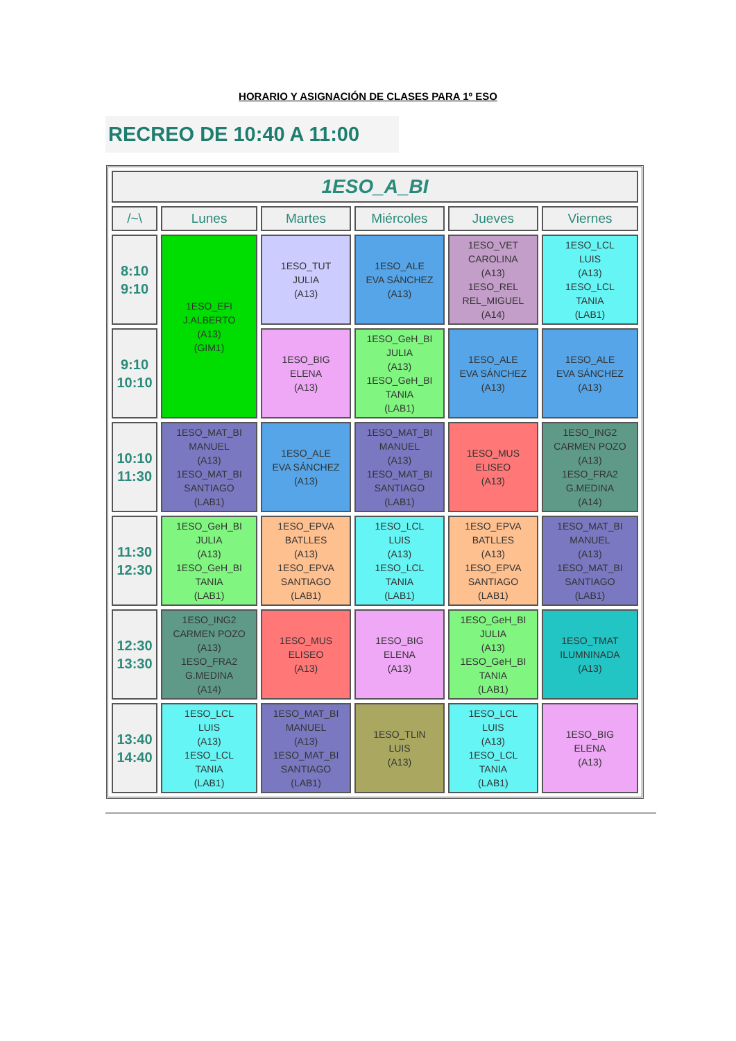HORARIO Y ASIGNACIÓN DE CLASES PARA 1º ESO
RECREO DE 10:40 A 11:00
| 1ESO_A_BI | | | | | |
| --- | --- | --- | --- | --- | --- |
| /~\ | Lunes | Martes | Miércoles | Jueves | Viernes |
| 8:10 9:10 | 1ESO_EFI J.ALBERTO (A13) (GIM1) | 1ESO_TUT JULIA (A13) | 1ESO_ALE EVA SÁNCHEZ (A13) | 1ESO_VET CAROLINA (A13) 1ESO_REL REL_MIGUEL (A14) | 1ESO_LCL LUIS (A13) 1ESO_LCL TANIA (LAB1) |
| 9:10 10:10 | | 1ESO_BIG ELENA (A13) | 1ESO_GeH_BI JULIA (A13) 1ESO_GeH_BI TANIA (LAB1) | 1ESO_ALE EVA SÁNCHEZ (A13) | 1ESO_ALE EVA SÁNCHEZ (A13) |
| 10:10 11:30 | 1ESO_MAT_BI MANUEL (A13) 1ESO_MAT_BI SANTIAGO (LAB1) | 1ESO_ALE EVA SÁNCHEZ (A13) | 1ESO_MAT_BI MANUEL (A13) 1ESO_MAT_BI SANTIAGO (LAB1) | 1ESO_MUS ELISEO (A13) | 1ESO_ING2 CARMEN POZO (A13) 1ESO_FRA2 G.MEDINA (A14) |
| 11:30 12:30 | 1ESO_GeH_BI JULIA (A13) 1ESO_GeH_BI TANIA (LAB1) | 1ESO_EPVA BATLLES (A13) 1ESO_EPVA SANTIAGO (LAB1) | 1ESO_LCL LUIS (A13) 1ESO_LCL TANIA (LAB1) | 1ESO_EPVA BATLLES (A13) 1ESO_EPVA SANTIAGO (LAB1) | 1ESO_MAT_BI MANUEL (A13) 1ESO_MAT_BI SANTIAGO (LAB1) |
| 12:30 13:30 | 1ESO_ING2 CARMEN POZO (A13) 1ESO_FRA2 G.MEDINA (A14) | 1ESO_MUS ELISEO (A13) | 1ESO_BIG ELENA (A13) | 1ESO_GeH_BI JULIA (A13) 1ESO_GeH_BI TANIA (LAB1) | 1ESO_TMAT ILUMNINADA (A13) |
| 13:40 14:40 | 1ESO_LCL LUIS (A13) 1ESO_LCL TANIA (LAB1) | 1ESO_MAT_BI MANUEL (A13) 1ESO_MAT_BI SANTIAGO (LAB1) | 1ESO_TLIN LUIS (A13) | 1ESO_LCL LUIS (A13) 1ESO_LCL TANIA (LAB1) | 1ESO_BIG ELENA (A13) |